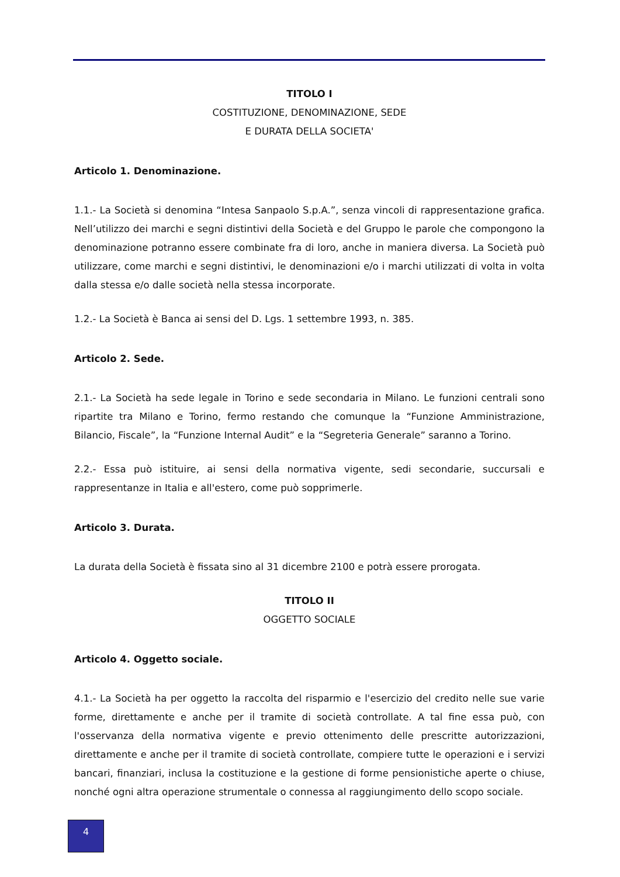TITOLO I
COSTITUZIONE, DENOMINAZIONE, SEDE
E DURATA DELLA SOCIETA'
Articolo 1. Denominazione.
1.1.- La Società si denomina “Intesa Sanpaolo S.p.A.”, senza vincoli di rappresentazione grafica. Nell’utilizzo dei marchi e segni distintivi della Società e del Gruppo le parole che compongono la denominazione potranno essere combinate fra di loro, anche in maniera diversa. La Società può utilizzare, come marchi e segni distintivi, le denominazioni e/o i marchi utilizzati di volta in volta dalla stessa e/o dalle società nella stessa incorporate.
1.2.- La Società è Banca ai sensi del D. Lgs. 1 settembre 1993, n. 385.
Articolo 2. Sede.
2.1.- La Società ha sede legale in Torino e sede secondaria in Milano. Le funzioni centrali sono ripartite tra Milano e Torino, fermo restando che comunque la “Funzione Amministrazione, Bilancio, Fiscale”, la “Funzione Internal Audit” e la “Segreteria Generale” saranno a Torino.
2.2.- Essa può istituire, ai sensi della normativa vigente, sedi secondarie, succursali e rappresentanze in Italia e all'estero, come può sopprimerle.
Articolo 3. Durata.
La durata della Società è fissata sino al 31 dicembre 2100 e potrà essere prorogata.
TITOLO II
OGGETTO SOCIALE
Articolo 4. Oggetto sociale.
4.1.- La Società ha per oggetto la raccolta del risparmio e l'esercizio del credito nelle sue varie forme, direttamente e anche per il tramite di società controllate. A tal fine essa può, con l'osservanza della normativa vigente e previo ottenimento delle prescritte autorizzazioni, direttamente e anche per il tramite di società controllate, compiere tutte le operazioni e i servizi bancari, finanziari, inclusa la costituzione e la gestione di forme pensionistiche aperte o chiuse, nonché ogni altra operazione strumentale o connessa al raggiungimento dello scopo sociale.
4